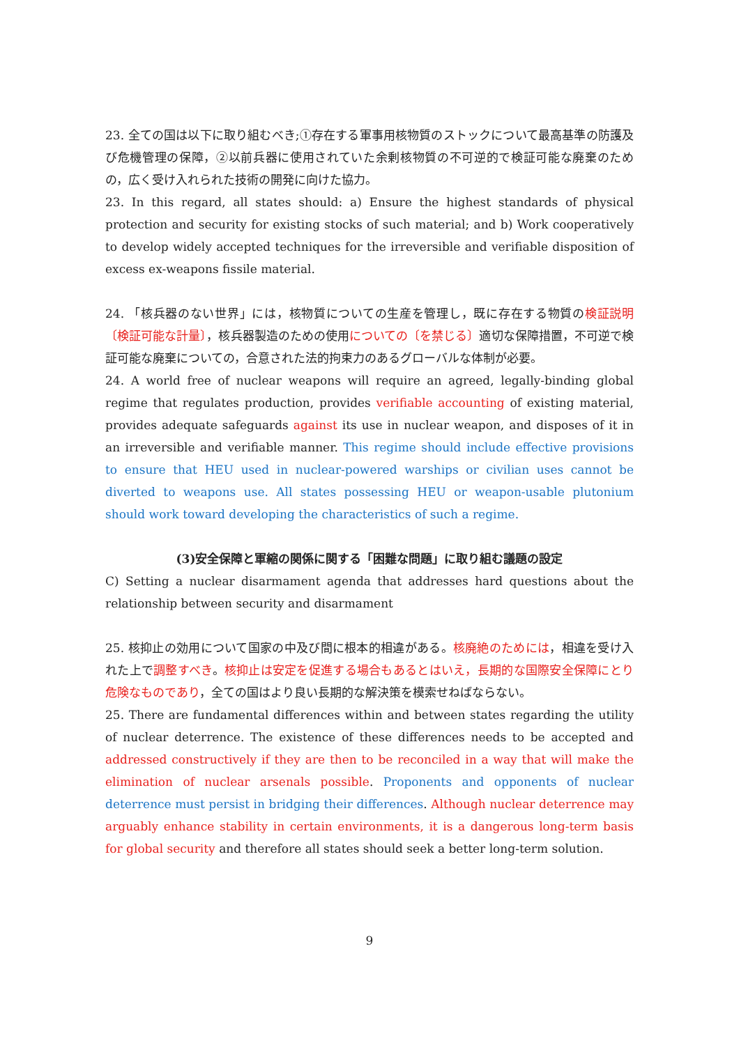23. 全ての国は以下に取り組むべき;①存在する軍事用核物質のストックについて最高基準の防護及び危機管理の保障，②以前兵器に使用されていた余剰核物質の不可逆的で検証可能な廃棄のための，広く受け入れられた技術の開発に向けた協力。
23. In this regard, all states should: a) Ensure the highest standards of physical protection and security for existing stocks of such material; and b) Work cooperatively to develop widely accepted techniques for the irreversible and verifiable disposition of excess ex-weapons fissile material.
24. 「核兵器のない世界」には，核物質についての生産を管理し，既に存在する物質の検証説明〔検証可能な計量〕，核兵器製造のための使用についての〔を禁じる〕適切な保障措置，不可逆で検証可能な廃棄についての，合意された法的拘束力のあるグローバルな体制が必要。
24. A world free of nuclear weapons will require an agreed, legally-binding global regime that regulates production, provides verifiable accounting of existing material, provides adequate safeguards against its use in nuclear weapon, and disposes of it in an irreversible and verifiable manner. This regime should include effective provisions to ensure that HEU used in nuclear-powered warships or civilian uses cannot be diverted to weapons use. All states possessing HEU or weapon-usable plutonium should work toward developing the characteristics of such a regime.
(3)安全保障と軍縮の関係に関する「困難な問題」に取り組む議題の設定
C) Setting a nuclear disarmament agenda that addresses hard questions about the relationship between security and disarmament
25. 核抑止の効用について国家の中及び間に根本的相違がある。核廃絶のためには，相違を受け入れた上で調整すべき。核抑止は安定を促進する場合もあるとはいえ，長期的な国際安全保障にとり危険なものであり，全ての国はより良い長期的な解決策を模索せねばならない。
25. There are fundamental differences within and between states regarding the utility of nuclear deterrence. The existence of these differences needs to be accepted and addressed constructively if they are then to be reconciled in a way that will make the elimination of nuclear arsenals possible. Proponents and opponents of nuclear deterrence must persist in bridging their differences. Although nuclear deterrence may arguably enhance stability in certain environments, it is a dangerous long-term basis for global security and therefore all states should seek a better long-term solution.
9